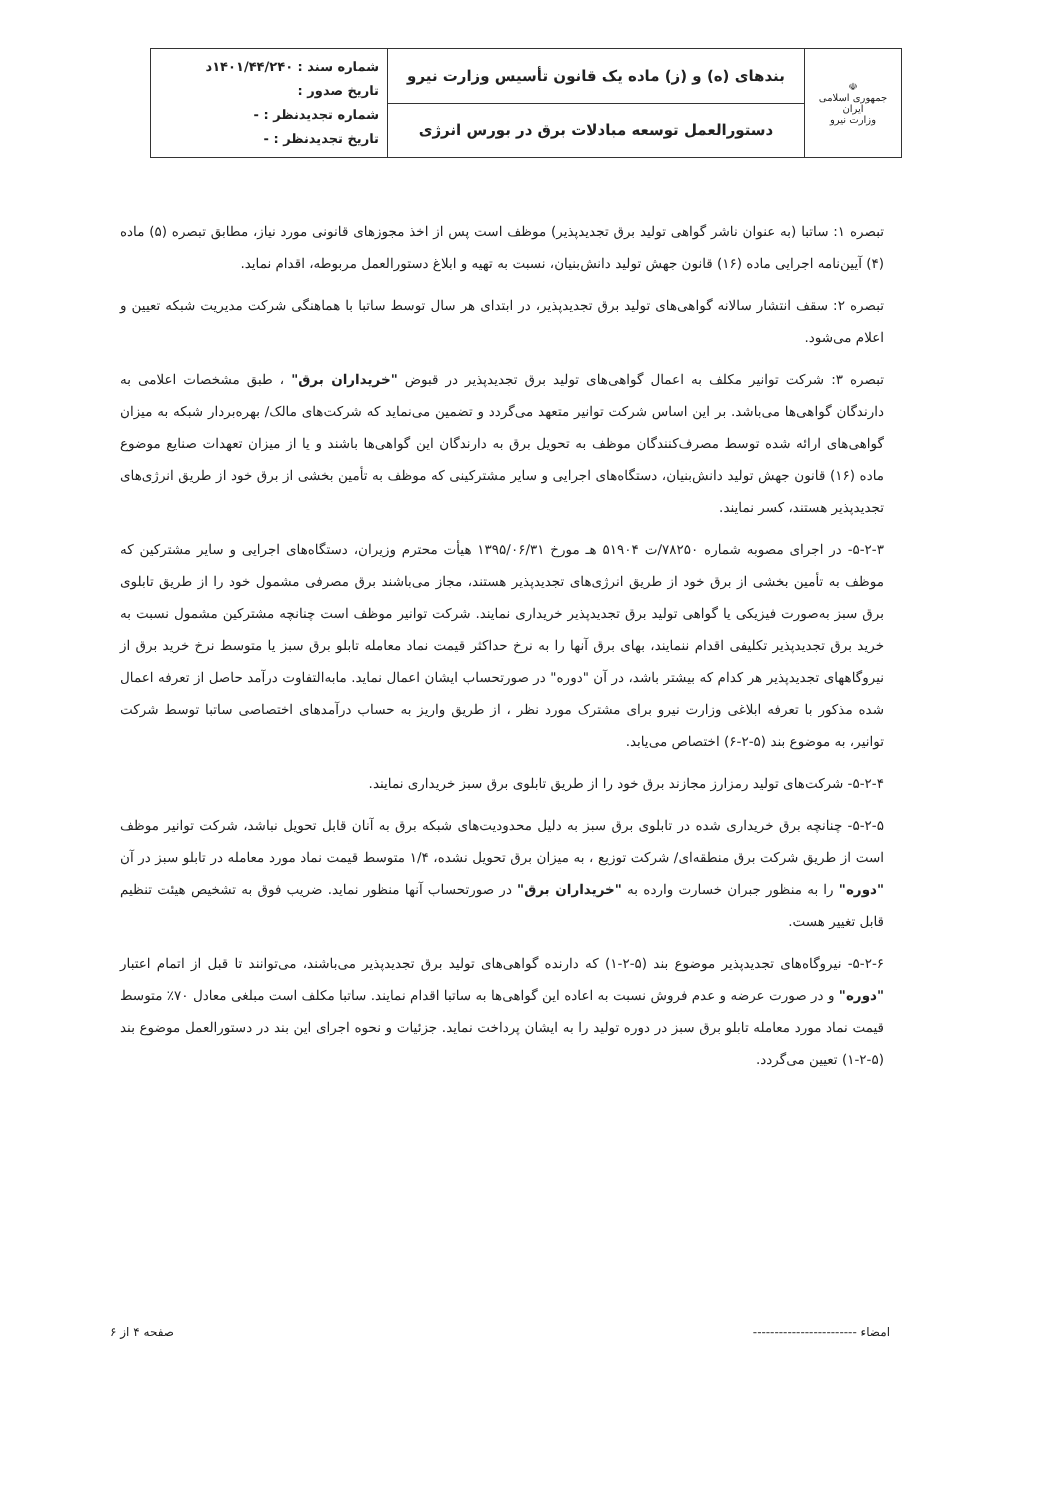| ☫ جمهوری اسلامی ایران وزارت نیرو | بندهای (ه) و (ز) ماده یک قانون تأسیس وزارت نیرو | شماره سند : ۱۴۰۱/۴۴/۲۴۰د تاریخ صدور : شماره تجدیدنظر : - تاریخ تجدیدنظر : - |
| | دستورالعمل توسعه مبادلات برق در بورس انرژی | |
تبصره ۱: ساتبا (به عنوان ناشر گواهی تولید برق تجدیدپذیر) موظف است پس از اخذ مجوزهای قانونی مورد نیاز، مطابق تبصره (۵) ماده (۴) آیین‌نامه اجرایی ماده (۱۶) قانون جهش تولید دانش‌بنیان، نسبت به تهیه و ابلاغ دستورالعمل مربوطه، اقدام نماید.
تبصره ۲: سقف انتشار سالانه گواهی‌های تولید برق تجدیدپذیر، در ابتدای هر سال توسط ساتبا با هماهنگی شرکت مدیریت شبکه تعیین و اعلام می‌شود.
تبصره ۳: شرکت توانیر مکلف به اعمال گواهی‌های تولید برق تجدیدپذیر در قبوض "خریداران برق" ، طبق مشخصات اعلامی به دارندگان گواهی‌ها می‌باشد. بر این اساس شرکت توانیر متعهد می‌گردد و تضمین می‌نماید که شرکت‌های مالک/ بهره‌بردار شبکه به میزان گواهی‌های ارائه شده توسط مصرف‌کنندگان موظف به تحویل برق به دارندگان این گواهی‌ها باشند و یا از میزان تعهدات صنایع موضوع ماده (۱۶) قانون جهش تولید دانش‌بنیان، دستگاه‌های اجرایی و سایر مشترکینی که موظف به تأمین بخشی از برق خود از طریق انرژی‌های تجدیدپذیر هستند، کسر نمایند.
۵-۲-۳- در اجرای مصوبه شماره ۷۸۲۵۰/ت ۵۱۹۰۴ هـ مورخ ۱۳۹۵/۰۶/۳۱ هیأت محترم وزیران، دستگاه‌های اجرایی و سایر مشترکین که موظف به تأمین بخشی از برق خود از طریق انرژی‌های تجدیدپذیر هستند، مجاز می‌باشند برق مصرفی مشمول خود را از طریق تابلوی برق سبز به‌صورت فیزیکی یا گواهی تولید برق تجدیدپذیر خریداری نمایند. شرکت توانیر موظف است چنانچه مشترکین مشمول نسبت به خرید برق تجدیدپذیر تکلیفی اقدام ننمایند، بهای برق آنها را به نرخ حداکثر قیمت نماد معامله تابلو برق سبز یا متوسط نرخ خرید برق از نیروگاههای تجدیدپذیر هر کدام که بیشتر باشد، در آن "دوره" در صورتحساب ایشان اعمال نماید. مابه‌التفاوت درآمد حاصل از تعرفه اعمال شده مذکور با تعرفه ابلاغی وزارت نیرو برای مشترک مورد نظر ، از طریق واریز به حساب درآمدهای اختصاصی ساتبا توسط شرکت توانیر، به موضوع بند (۵-۲-۶) اختصاص می‌یابد.
۵-۲-۴- شرکت‌های تولید رمزارز مجازند برق خود را از طریق تابلوی برق سبز خریداری نمایند.
۵-۲-۵- چنانچه برق خریداری شده در تابلوی برق سبز به دلیل محدودیت‌های شبکه برق به آنان قابل تحویل نباشد، شرکت توانیر موظف است از طریق شرکت برق منطقه‌ای/ شرکت توزیع ، به میزان برق تحویل نشده، ۱/۴ متوسط قیمت نماد مورد معامله در تابلو سبز در آن "دوره" را به منظور جبران خسارت وارده به "خریداران برق" در صورتحساب آنها منظور نماید. ضریب فوق به تشخیص هیئت تنظیم قابل تغییر هست.
۵-۲-۶- نیروگاه‌های تجدیدپذیر موضوع بند (۵-۲-۱) که دارنده گواهی‌های تولید برق تجدیدپذیر می‌باشند، می‌توانند تا قبل از اتمام اعتبار "دوره" و در صورت عرضه و عدم فروش نسبت به اعاده این گواهی‌ها به ساتبا اقدام نمایند. ساتبا مکلف است مبلغی معادل ۷۰٪ متوسط قیمت نماد مورد معامله تابلو برق سبز در دوره تولید را به ایشان پرداخت نماید. جزئیات و نحوه اجرای این بند در دستورالعمل موضوع بند (۵-۲-۱) تعیین می‌گردد.
امضاء ------------------------ صفحه ۴ از ۶